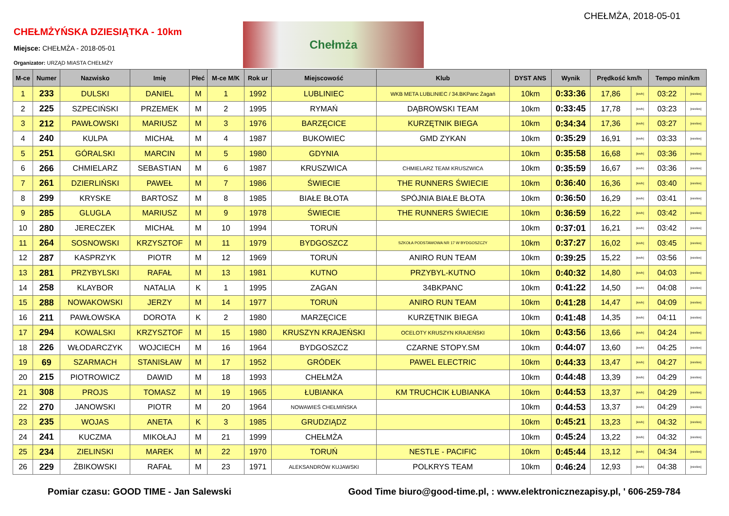CHEŁMŻA, 2018-05-01
CHEŁMŻYŃSKA DZIESIĄTKA - 10km
Miejsce: CHEŁMŻA - 2018-05-01
Organizator: URZĄD MIASTA CHEŁMŻY
Chełmża
| M-ce | Numer | Nazwisko | Imię | Płeć | M-ce M/K | Rok ur | Miejscowość | Klub | DYST ANS | Wynik | Prędkość km/h | | Tempo min/km | |
| --- | --- | --- | --- | --- | --- | --- | --- | --- | --- | --- | --- | --- | --- | --- |
| 1 | 233 | DULSKI | DANIEL | M | 1 | 1992 | LUBLINIEC | WKB META LUBLINIEC / 34.BKPanc Żagań | 10km | 0:33:36 | 17,86 | [km/h] | 03:22 | [min/km] |
| 2 | 225 | SZPECIŃSKI | PRZEMEK | M | 2 | 1995 | RYMAŃ | DĄBROWSKI TEAM | 10km | 0:33:45 | 17,78 | [km/h] | 03:23 | [min/km] |
| 3 | 212 | PAWŁOWSKI | MARIUSZ | M | 3 | 1976 | BARZĘCICE | KURZĘTNIK BIEGA | 10km | 0:34:34 | 17,36 | [km/h] | 03:27 | [min/km] |
| 4 | 240 | KULPA | MICHAŁ | M | 4 | 1987 | BUKOWIEC | GMD ZYKAN | 10km | 0:35:29 | 16,91 | [km/h] | 03:33 | [min/km] |
| 5 | 251 | GÓRALSKI | MARCIN | M | 5 | 1980 | GDYNIA | | 10km | 0:35:58 | 16,68 | [km/h] | 03:36 | [min/km] |
| 6 | 266 | CHMIELARZ | SEBASTIAN | M | 6 | 1987 | KRUSZWICA | CHMIELARZ TEAM KRUSZWICA | 10km | 0:35:59 | 16,67 | [km/h] | 03:36 | [min/km] |
| 7 | 261 | DZIERLIŃSKI | PAWEŁ | M | 7 | 1986 | ŚWIECIE | THE RUNNERS ŚWIECIE | 10km | 0:36:40 | 16,36 | [km/h] | 03:40 | [min/km] |
| 8 | 299 | KRYSKE | BARTOSZ | M | 8 | 1985 | BIAŁE BŁOTA | SPÓJNIA BIAŁE BŁOTA | 10km | 0:36:50 | 16,29 | [km/h] | 03:41 | [min/km] |
| 9 | 285 | GLUGLA | MARIUSZ | M | 9 | 1978 | ŚWIECIE | THE RUNNERS ŚWIECIE | 10km | 0:36:59 | 16,22 | [km/h] | 03:42 | [min/km] |
| 10 | 280 | JERECZEK | MICHAŁ | M | 10 | 1994 | TORUŃ | | 10km | 0:37:01 | 16,21 | [km/h] | 03:42 | [min/km] |
| 11 | 264 | SOSNOWSKI | KRZYSZTOF | M | 11 | 1979 | BYDGOSZCZ | SZKOŁA PODSTAWOWA NR 17 W BYDGOSZCZY | 10km | 0:37:27 | 16,02 | [km/h] | 03:45 | [min/km] |
| 12 | 287 | KASPRZYK | PIOTR | M | 12 | 1969 | TORUŃ | ANIRO RUN TEAM | 10km | 0:39:25 | 15,22 | [km/h] | 03:56 | [min/km] |
| 13 | 281 | PRZYBYLSKI | RAFAŁ | M | 13 | 1981 | KUTNO | PRZYBYL-KUTNO | 10km | 0:40:32 | 14,80 | [km/h] | 04:03 | [min/km] |
| 14 | 258 | KLAYBOR | NATALIA | K | 1 | 1995 | ZAGAN | 34BKPANC | 10km | 0:41:22 | 14,50 | [km/h] | 04:08 | [min/km] |
| 15 | 288 | NOWAKOWSKI | JERZY | M | 14 | 1977 | TORUŃ | ANIRO RUN TEAM | 10km | 0:41:28 | 14,47 | [km/h] | 04:09 | [min/km] |
| 16 | 211 | PAWŁOWSKA | DOROTA | K | 2 | 1980 | MARZĘCICE | KURZĘTNIK BIEGA | 10km | 0:41:48 | 14,35 | [km/h] | 04:11 | [min/km] |
| 17 | 294 | KOWALSKI | KRZYSZTOF | M | 15 | 1980 | KRUSZYN KRAJEŃSKI | OCELOTY KRUSZYN KRAJEŃSKI | 10km | 0:43:56 | 13,66 | [km/h] | 04:24 | [min/km] |
| 18 | 226 | WŁODARCZYK | WOJCIECH | M | 16 | 1964 | BYDGOSZCZ | CZARNE STOPY.SM | 10km | 0:44:07 | 13,60 | [km/h] | 04:25 | [min/km] |
| 19 | 69 | SZARMACH | STANISŁAW | M | 17 | 1952 | GRÓDEK | PAWEL ELECTRIC | 10km | 0:44:33 | 13,47 | [km/h] | 04:27 | [min/km] |
| 20 | 215 | PIOTROWICZ | DAWID | M | 18 | 1993 | CHEŁMŻA | | 10km | 0:44:48 | 13,39 | [km/h] | 04:29 | [min/km] |
| 21 | 308 | PROJS | TOMASZ | M | 19 | 1965 | ŁUBIANKA | KM TRUCHCIK ŁUBIANKA | 10km | 0:44:53 | 13,37 | [km/h] | 04:29 | [min/km] |
| 22 | 270 | JANOWSKI | PIOTR | M | 20 | 1964 | NOWAWIEŚ CHEŁMIŃSKA | | 10km | 0:44:53 | 13,37 | [km/h] | 04:29 | [min/km] |
| 23 | 235 | WOJAS | ANETA | K | 3 | 1985 | GRUDZIĄDZ | | 10km | 0:45:21 | 13,23 | [km/h] | 04:32 | [min/km] |
| 24 | 241 | KUCZMA | MIKOŁAJ | M | 21 | 1999 | CHEŁMŻA | | 10km | 0:45:24 | 13,22 | [km/h] | 04:32 | [min/km] |
| 25 | 234 | ZIELINSKI | MAREK | M | 22 | 1970 | TORUŃ | NESTLE - PACIFIC | 10km | 0:45:44 | 13,12 | [km/h] | 04:34 | [min/km] |
| 26 | 229 | ŻBIKOWSKI | RAFAŁ | M | 23 | 1971 | ALEKSANDRÓW KUJAWSKI | POLKRYS TEAM | 10km | 0:46:24 | 12,93 | [km/h] | 04:38 | [min/km] |
Pomiar czasu: GOOD TIME - Jan Salewski Good Time biuro@good-time.pl, : www.elektronicznezapisy.pl, ' 606-259-784